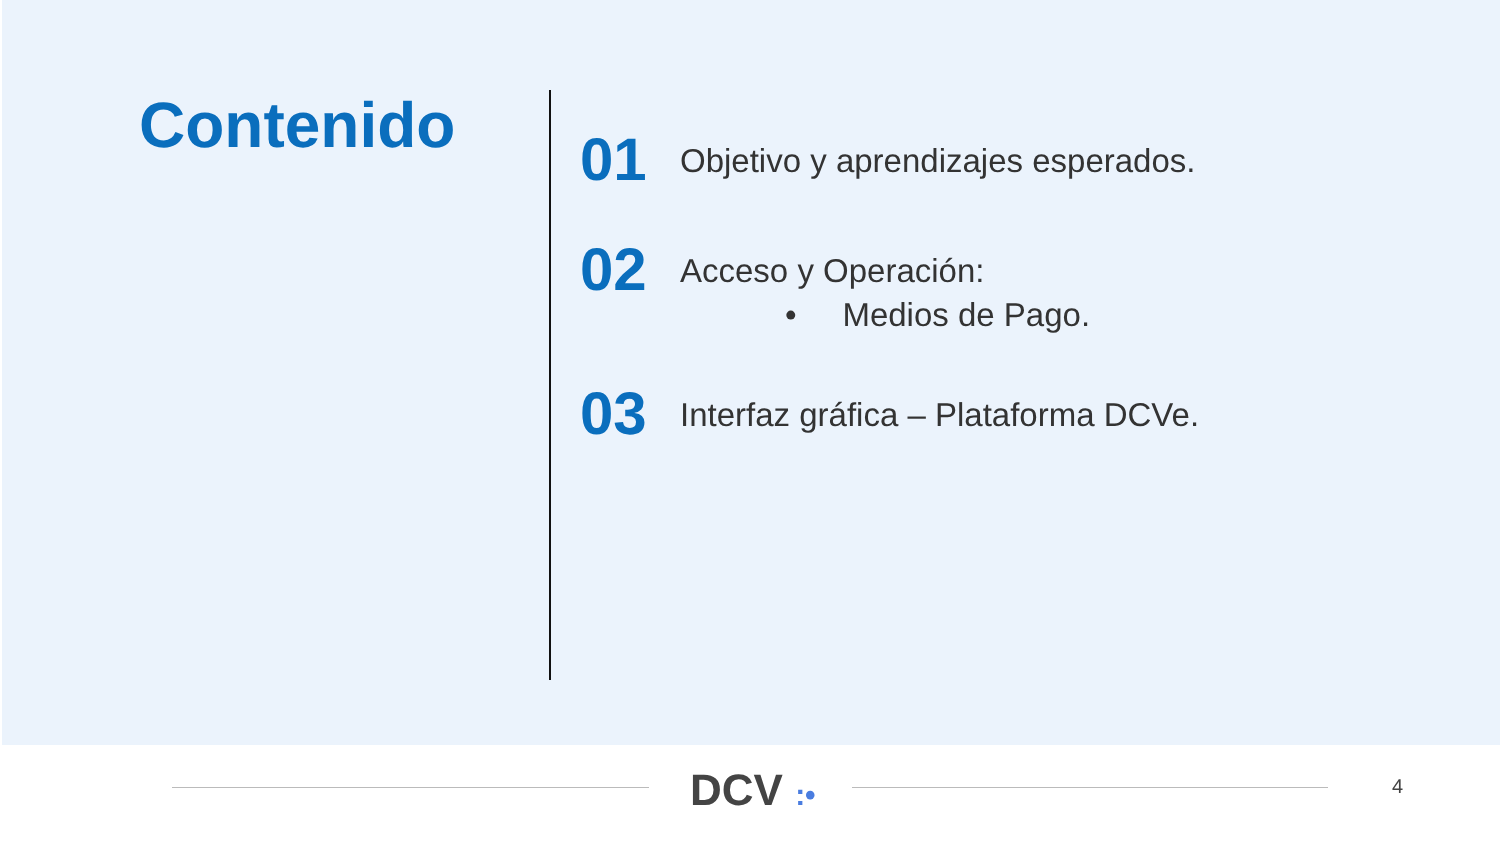Contenido
01
Objetivo y aprendizajes esperados.
02
Acceso y Operación:
• Medios de Pago.
03
Interfaz gráfica – Plataforma DCVe.
DCV :• 4